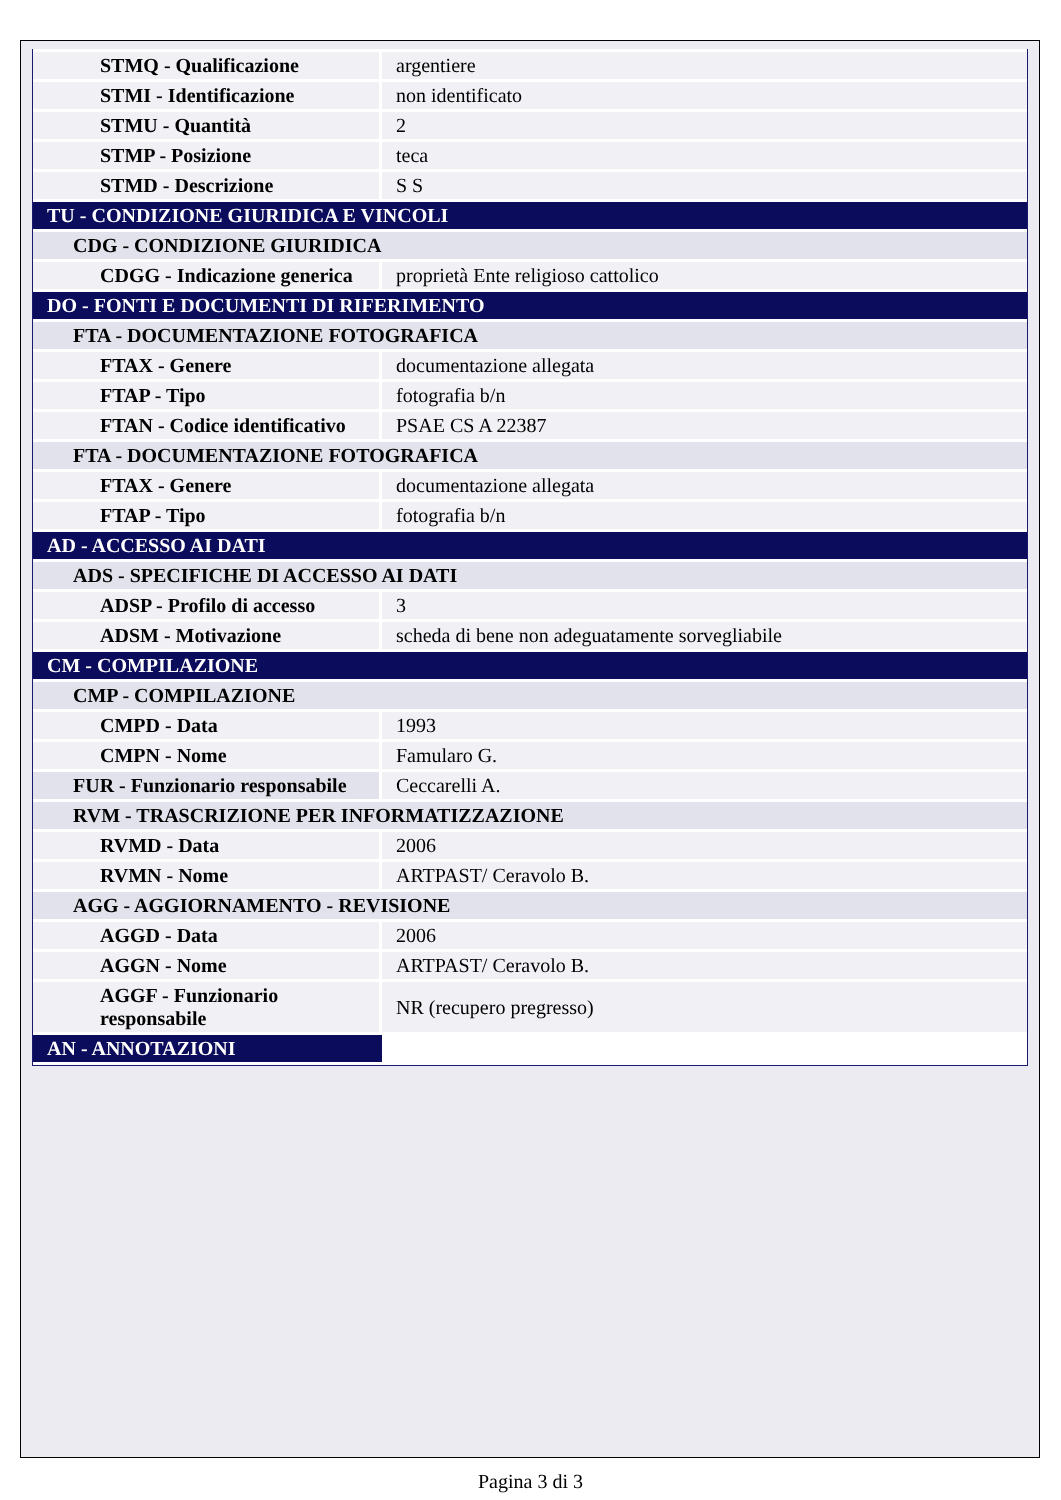| STMQ - Qualificazione | argentiere |
| STMI - Identificazione | non identificato |
| STMU - Quantità | 2 |
| STMP - Posizione | teca |
| STMD - Descrizione | S S |
| TU - CONDIZIONE GIURIDICA E VINCOLI | |
| CDG - CONDIZIONE GIURIDICA | |
| CDGG - Indicazione generica | proprietà Ente religioso cattolico |
| DO - FONTI E DOCUMENTI DI RIFERIMENTO | |
| FTA - DOCUMENTAZIONE FOTOGRAFICA | |
| FTAX - Genere | documentazione allegata |
| FTAP - Tipo | fotografia b/n |
| FTAN - Codice identificativo | PSAE CS A 22387 |
| FTA - DOCUMENTAZIONE FOTOGRAFICA | |
| FTAX - Genere | documentazione allegata |
| FTAP - Tipo | fotografia b/n |
| AD - ACCESSO AI DATI | |
| ADS - SPECIFICHE DI ACCESSO AI DATI | |
| ADSP - Profilo di accesso | 3 |
| ADSM - Motivazione | scheda di bene non adeguatamente sorvegliabile |
| CM - COMPILAZIONE | |
| CMP - COMPILAZIONE | |
| CMPD - Data | 1993 |
| CMPN - Nome | Famularo G. |
| FUR - Funzionario responsabile | Ceccarelli A. |
| RVM - TRASCRIZIONE PER INFORMATIZZAZIONE | |
| RVMD - Data | 2006 |
| RVMN - Nome | ARTPAST/ Ceravolo B. |
| AGG - AGGIORNAMENTO - REVISIONE | |
| AGGD - Data | 2006 |
| AGGN - Nome | ARTPAST/ Ceravolo B. |
| AGGF - Funzionario responsabile | NR (recupero pregresso) |
| AN - ANNOTAZIONI | |
Pagina 3 di 3